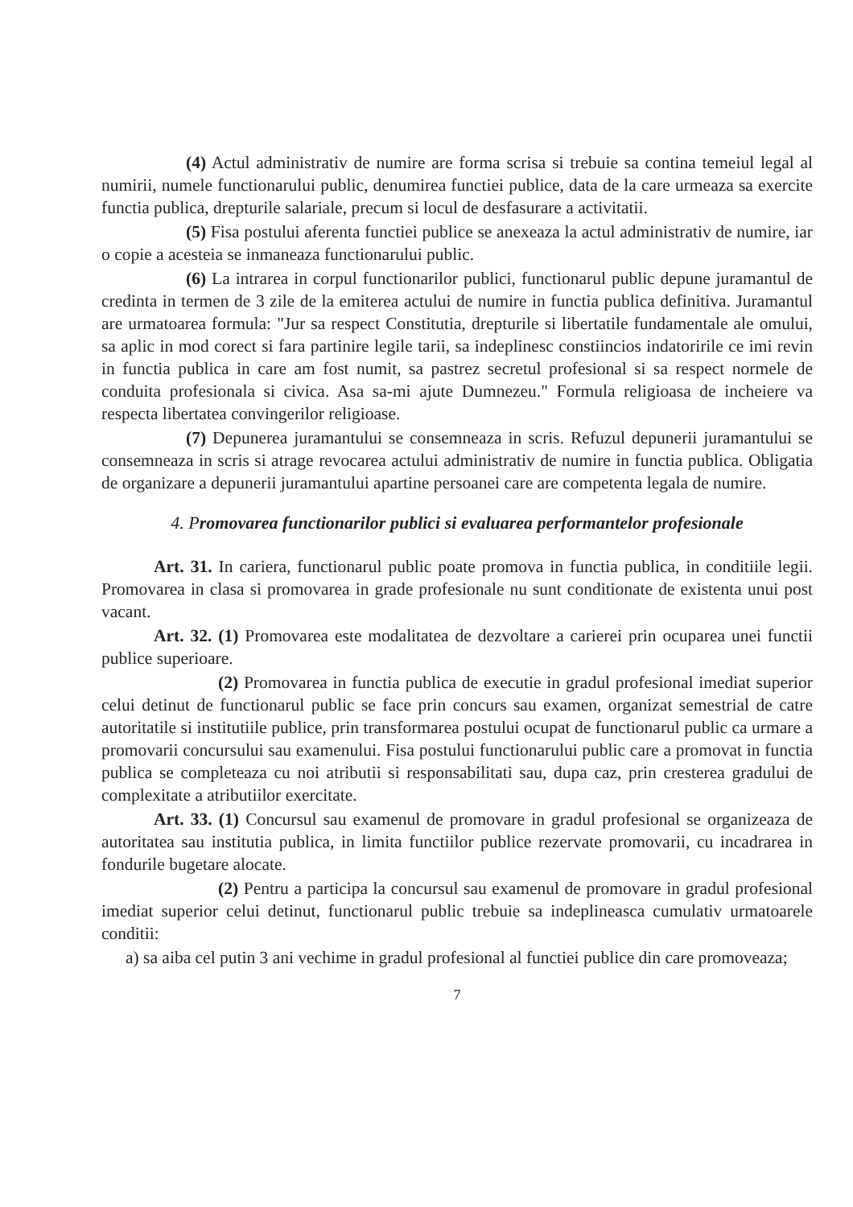(4) Actul administrativ de numire are forma scrisa si trebuie sa contina temeiul legal al numirii, numele functionarului public, denumirea functiei publice, data de la care urmeaza sa exercite functia publica, drepturile salariale, precum si locul de desfasurare a activitatii.
(5) Fisa postului aferenta functiei publice se anexeaza la actul administrativ de numire, iar o copie a acesteia se inmaneaza functionarului public.
(6) La intrarea in corpul functionarilor publici, functionarul public depune juramantul de credinta in termen de 3 zile de la emiterea actului de numire in functia publica definitiva. Juramantul are urmatoarea formula: "Jur sa respect Constitutia, drepturile si libertatile fundamentale ale omului, sa aplic in mod corect si fara partinire legile tarii, sa indeplinesc constiincios indatoririle ce imi revin in functia publica in care am fost numit, sa pastrez secretul profesional si sa respect normele de conduita profesionala si civica. Asa sa-mi ajute Dumnezeu." Formula religioasa de incheiere va respecta libertatea convingerilor religioase.
(7) Depunerea juramantului se consemneaza in scris. Refuzul depunerii juramantului se consemneaza in scris si atrage revocarea actului administrativ de numire in functia publica. Obligatia de organizare a depunerii juramantului apartine persoanei care are competenta legala de numire.
4. Promovarea functionarilor publici si evaluarea performantelor profesionale
Art. 31. In cariera, functionarul public poate promova in functia publica, in conditiile legii. Promovarea in clasa si promovarea in grade profesionale nu sunt conditionate de existenta unui post vacant.
Art. 32. (1) Promovarea este modalitatea de dezvoltare a carierei prin ocuparea unei functii publice superioare.
(2) Promovarea in functia publica de executie in gradul profesional imediat superior celui detinut de functionarul public se face prin concurs sau examen, organizat semestrial de catre autoritatile si institutiile publice, prin transformarea postului ocupat de functionarul public ca urmare a promovarii concursului sau examenului. Fisa postului functionarului public care a promovat in functia publica se completeaza cu noi atributii si responsabilitati sau, dupa caz, prin cresterea gradului de complexitate a atributiilor exercitate.
Art. 33. (1) Concursul sau examenul de promovare in gradul profesional se organizeaza de autoritatea sau institutia publica, in limita functiilor publice rezervate promovarii, cu incadrarea in fondurile bugetare alocate.
(2) Pentru a participa la concursul sau examenul de promovare in gradul profesional imediat superior celui detinut, functionarul public trebuie sa indeplineasca cumulativ urmatoarele conditii:
a) sa aiba cel putin 3 ani vechime in gradul profesional al functiei publice din care promoveaza;
7